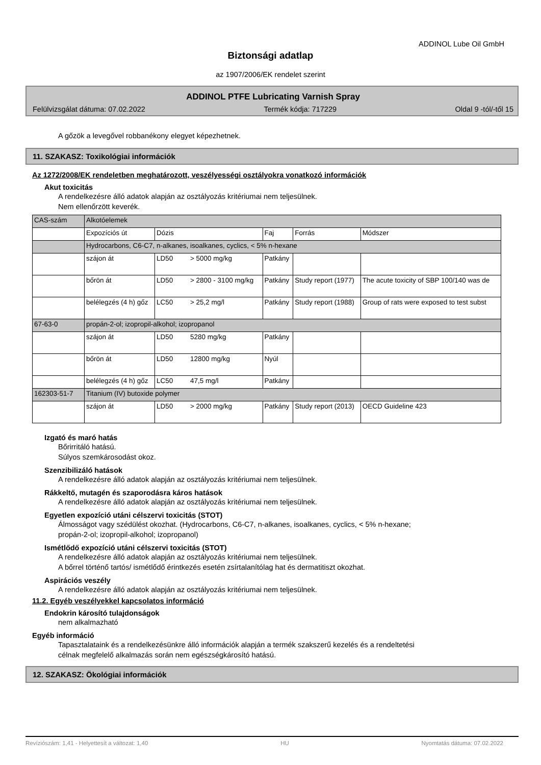ADDINOL Lube Oil GmbH
Biztonsági adatlap
az 1907/2006/EK rendelet szerint
ADDINOL PTFE Lubricating Varnish Spray
Felülvizsgálat dátuma: 07.02.2022 Termék kódja: 717229 Oldal 9 -tól/-től 15
A gőzök a levegővel robbanékony elegyet képezhetnek.
11. SZAKASZ: Toxikológiai információk
Az 1272/2008/EK rendeletben meghatározott, veszélyességi osztályokra vonatkozó információk
Akut toxicitás
A rendelkezésre álló adatok alapján az osztályozás kritériumai nem teljesülnek.
Nem ellenőrzött keverék.
| CAS-szám | Alkotóelemek | | | | |
| | Expozíciós út | Dózis | Faj | Forrás | Módszer |
| | Hydrocarbons, C6-C7, n-alkanes, isoalkanes, cyclics, < 5% n-hexane | | | | |
| | szájon át | LD50 > 5000 mg/kg | Patkány | | |
| | bőrön át | LD50 > 2800 - 3100 mg/kg | Patkány | Study report (1977) | The acute toxicity of SBP 100/140 was de |
| | belélegzés (4 h) gőz | LC50 > 25,2 mg/l | Patkány | Study report (1988) | Group of rats were exposed to test subst |
| 67-63-0 | propán-2-ol; izopropil-alkohol; izopropanol | | | | |
| | szájon át | LD50 5280 mg/kg | Patkány | | |
| | bőrön át | LD50 12800 mg/kg | Nyúl | | |
| | belélegzés (4 h) gőz | LC50 47,5 mg/l | Patkány | | |
| 162303-51-7 | Titanium (IV) butoxide polymer | | | | |
| | szájon át | LD50 > 2000 mg/kg | Patkány | Study report (2013) | OECD Guideline 423 |
Izgató és maró hatás
Bőrirritáló hatású.
Súlyos szemkárosodást okoz.
Szenzibilizáló hatások
A rendelkezésre álló adatok alapján az osztályozás kritériumai nem teljesülnek.
Rákkeltő, mutagén és szaporodásra káros hatások
A rendelkezésre álló adatok alapján az osztályozás kritériumai nem teljesülnek.
Egyetlen expozíció utáni célszervi toxicitás (STOT)
Álmosságot vagy szédülést okozhat. (Hydrocarbons, C6-C7, n-alkanes, isoalkanes, cyclics, < 5% n-hexane;
propán-2-ol; izopropil-alkohol; izopropanol)
Ismétlődő expozíció utáni célszervi toxicitás (STOT)
A rendelkezésre álló adatok alapján az osztályozás kritériumai nem teljesülnek.
A bőrrel történő tartós/ ismétlődő érintkezés esetén zsírtalanítólag hat és dermatitiszt okozhat.
Aspirációs veszély
A rendelkezésre álló adatok alapján az osztályozás kritériumai nem teljesülnek.
11.2. Egyéb veszélyekkel kapcsolatos információ
Endokrin károsító tulajdonságok
nem alkalmazható
Egyéb információ
Tapasztalataink és a rendelkezésünkre álló információk alapján a termék szakszerű kezelés és a rendeltetési
célnak megfelelő alkalmazás során nem egészségkárosító hatású.
12. SZAKASZ: Ökológiai információk
Revíziószám: 1,41 - Helyettesít a változat: 1,40 HU Nyomtatás dátuma: 07.02.2022